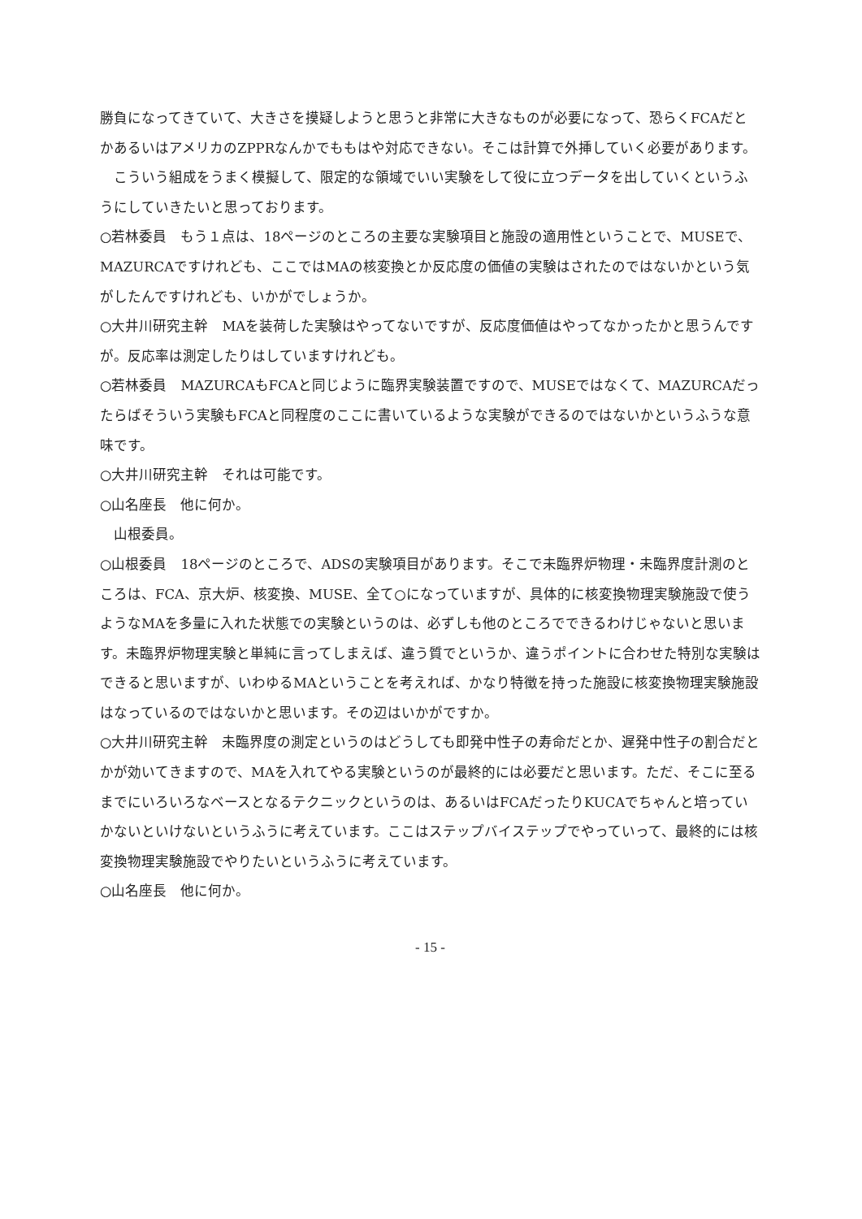勝負になってきていて、大きさを摸疑しようと思うと非常に大きなものが必要になって、恐らくFCAだとかあるいはアメリカのZPPRなんかでももはや対応できない。そこは計算で外挿していく必要があります。
こういう組成をうまく模擬して、限定的な領域でいい実験をして役に立つデータを出していくというふうにしていきたいと思っております。
○若林委員　もう１点は、18ページのところの主要な実験項目と施設の適用性ということで、MUSEで、MAZURCAですけれども、ここではMAの核変換とか反応度の価値の実験はされたのではないかという気がしたんですけれども、いかがでしょうか。
○大井川研究主幹　MAを装荷した実験はやってないですが、反応度価値はやってなかったかと思うんですが。反応率は測定したりはしていますけれども。
○若林委員　MAZURCAもFCAと同じように臨界実験装置ですので、MUSEではなくて、MAZURCAだったらばそういう実験もFCAと同程度のここに書いているような実験ができるのではないかというふうな意味です。
○大井川研究主幹　それは可能です。
○山名座長　他に何か。
山根委員。
○山根委員　18ページのところで、ADSの実験項目があります。そこで未臨界炉物理・未臨界度計測のところは、FCA、京大炉、核変換、MUSE、全て○になっていますが、具体的に核変換物理実験施設で使うようなMAを多量に入れた状態での実験というのは、必ずしも他のところでできるわけじゃないと思います。未臨界炉物理実験と単純に言ってしまえば、違う質でというか、違うポイントに合わせた特別な実験はできると思いますが、いわゆるMAということを考えれば、かなり特徴を持った施設に核変換物理実験施設はなっているのではないかと思います。その辺はいかがですか。
○大井川研究主幹　未臨界度の測定というのはどうしても即発中性子の寿命だとか、遅発中性子の割合だとかが効いてきますので、MAを入れてやる実験というのが最終的には必要だと思います。ただ、そこに至るまでにいろいろなベースとなるテクニックというのは、あるいはFCAだったりKUCAでちゃんと培っていかないといけないというふうに考えています。ここはステップバイステップでやっていって、最終的には核変換物理実験施設でやりたいというふうに考えています。
○山名座長　他に何か。
- 15 -